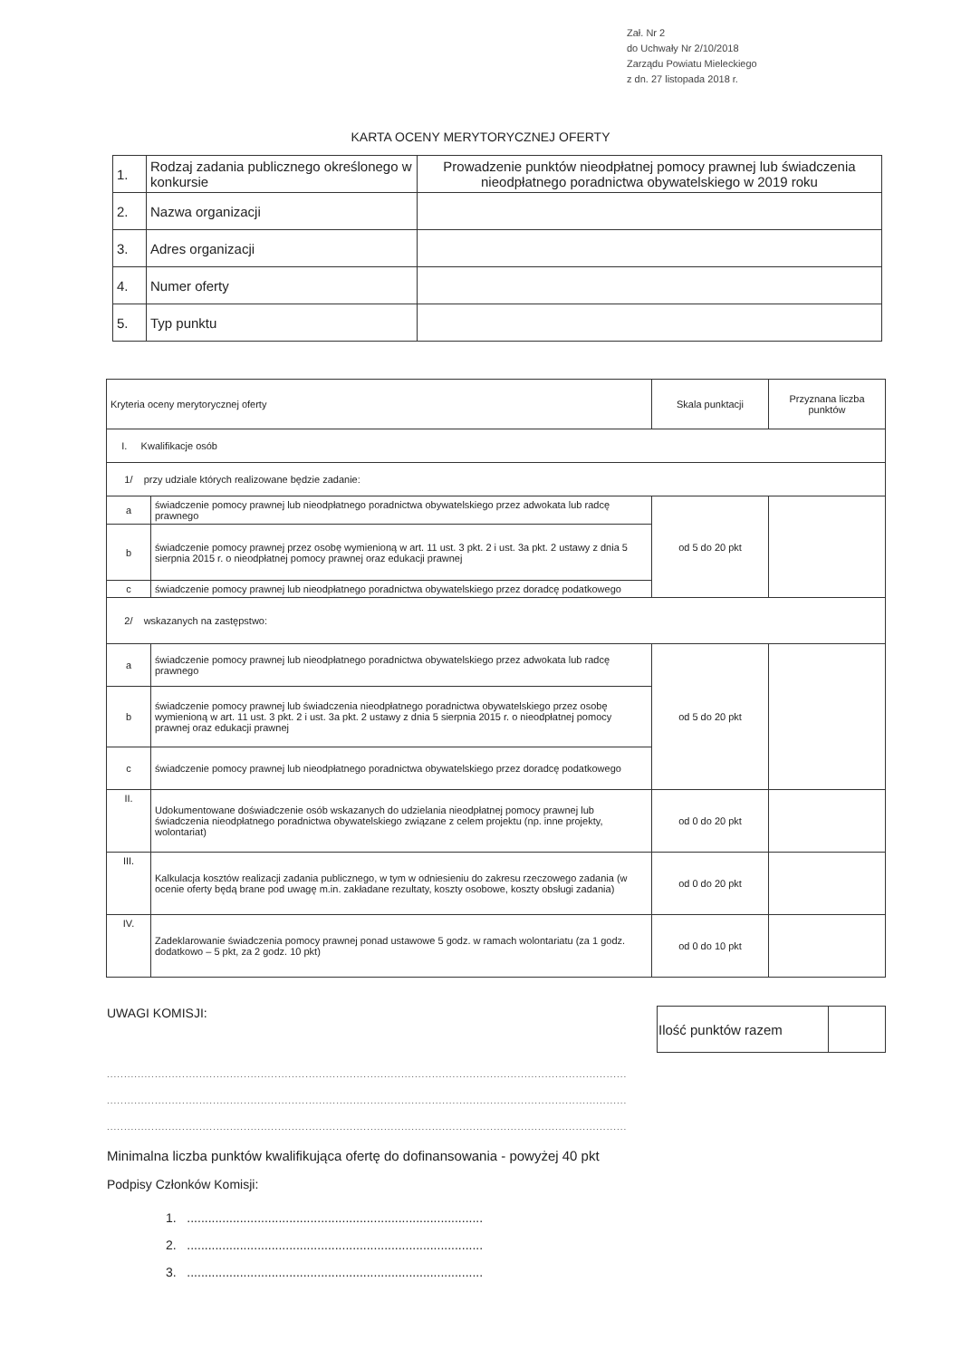Zał. Nr 2
do Uchwały Nr 2/10/2018
Zarządu Powiatu Mieleckiego
z dn. 27 listopada 2018 r.
KARTA OCENY MERYTORYCZNEJ OFERTY
| 1. | Rodzaj zadania publicznego określonego w konkursie | Prowadzenie punktów nieodpłatnej pomocy prawnej lub świadczenia nieodpłatnego poradnictwa obywatelskiego w 2019 roku |
| 2. | Nazwa organizacji | |
| 3. | Adres organizacji | |
| 4. | Numer oferty | |
| 5. | Typ punktu | |
| Kryteria oceny merytorycznej oferty | | Skala punktacji | Przyznana liczba punktów |
| --- | --- | --- | --- |
| I. Kwalifikacje osób | | | |
| 1/ przy udziale których realizowane będzie zadanie: | | | |
| a | świadczenie pomocy prawnej lub nieodpłatnego poradnictwa obywatelskiego przez adwokata lub radcę prawnego | od 5 do 20 pkt | |
| b | świadczenie pomocy prawnej przez osobę wymienioną w art. 11 ust. 3 pkt. 2 i ust. 3a pkt. 2 ustawy z dnia 5 sierpnia 2015 r. o nieodpłatnej pomocy prawnej oraz edukacji prawnej | | |
| c | świadczenie pomocy prawnej lub nieodpłatnego poradnictwa obywatelskiego przez doradcę podatkowego | | |
| 2/ wskazanych na zastępstwo: | | | |
| a | świadczenie pomocy prawnej lub nieodpłatnego poradnictwa obywatelskiego przez adwokata lub radcę prawnego | od 5 do 20 pkt | |
| b | świadczenie pomocy prawnej lub świadczenia nieodpłatnego poradnictwa obywatelskiego przez osobę wymienioną w art. 11 ust. 3 pkt. 2 i ust. 3a pkt. 2 ustawy z dnia 5 sierpnia 2015 r. o nieodpłatnej pomocy prawnej oraz edukacji prawnej | | |
| c | świadczenie pomocy prawnej lub nieodpłatnego poradnictwa obywatelskiego przez doradcę podatkowego | | |
| II. | Udokumentowane doświadczenie osób wskazanych do udzielania nieodpłatnej pomocy prawnej lub świadczenia nieodpłatnego poradnictwa obywatelskiego związane z celem projektu (np. inne projekty, wolontariat) | od 0 do 20 pkt | |
| III. | Kalkulacja kosztów realizacji zadania publicznego, w tym w odniesieniu do zakresu rzeczowego zadania (w ocenie oferty będą brane pod uwagę m.in. zakładane rezultaty, koszty osobowe, koszty obsługi zadania) | od 0 do 20 pkt | |
| IV. | Zadeklarowanie świadczenia pomocy prawnej ponad ustawowe 5 godz. w ramach wolontariatu (za 1 godz. dodatkowo – 5 pkt, za 2 godz. 10 pkt) | od 0 do 10 pkt | |
UWAGI KOMISJI:
| Ilość punktów razem | |
........................................................................................................................................................
........................................................................................................................................................
........................................................................................................................................................
Minimalna liczba punktów kwalifikująca ofertę do dofinansowania - powyżej 40 pkt
Podpisy Członków Komisji:
1. ....................................................................................
2. ....................................................................................
3. ....................................................................................